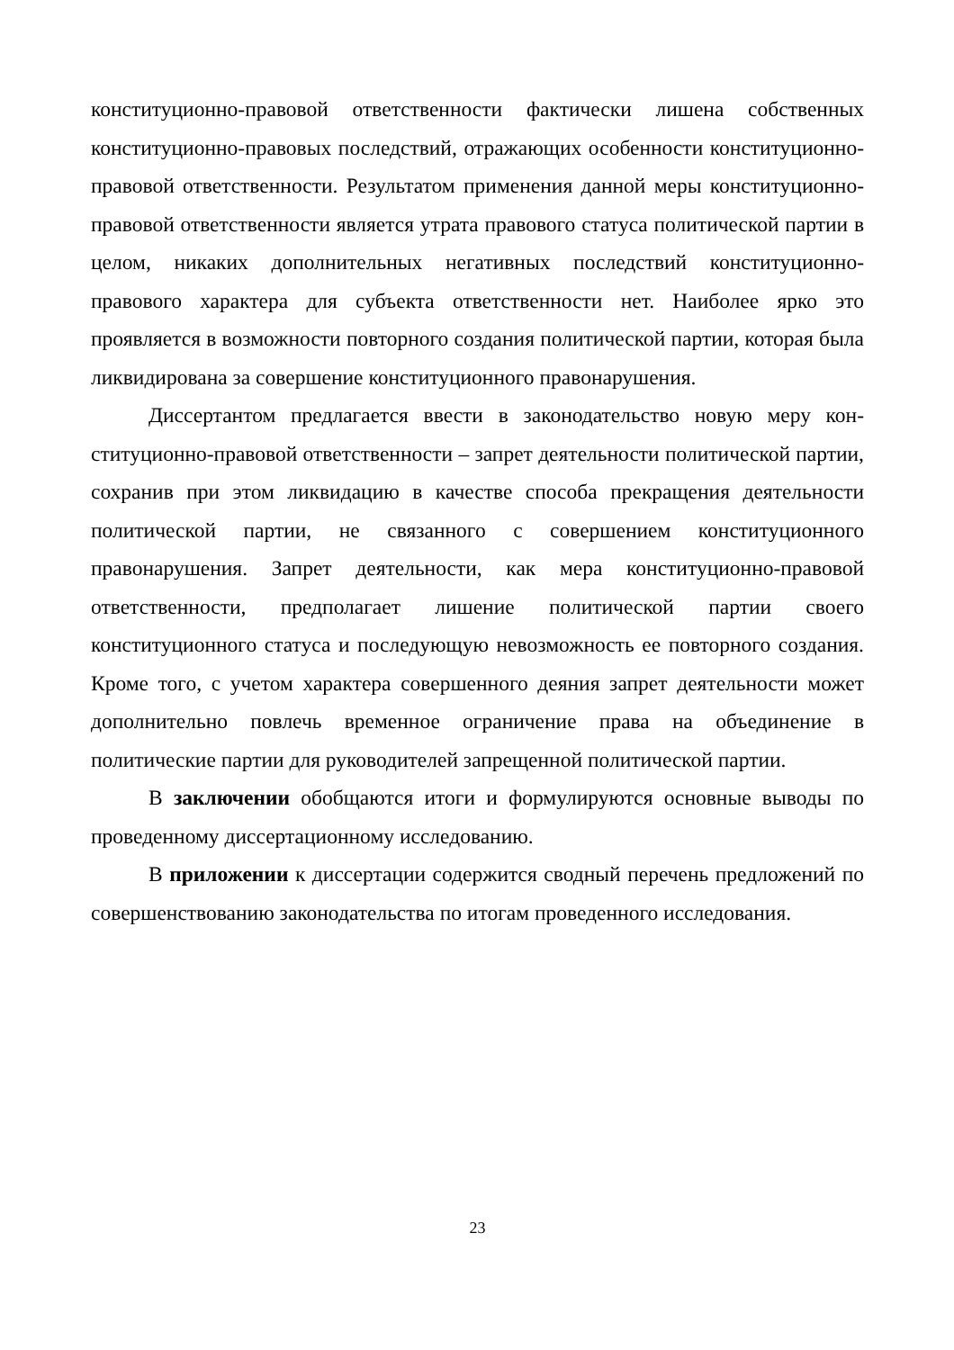конституционно-правовой ответственности фактически лишена собственных конституционно-правовых последствий, отражающих особенности конститу­ционно-правовой ответственности. Результатом применения данной меры кон­ституционно-правовой ответственности является утрата правового статуса по­литической партии в целом, никаких дополнительных негативных последствий конституционно-правового характера для субъекта ответственности нет. Наи­более ярко это проявляется в возможности повторного создания политической партии, которая была ликвидирована за совершение конституционного право­нарушения.
Диссертантом предлагается ввести в законодательство новую меру кон­ституционно-правовой ответственности – запрет деятельности политической партии, сохранив при этом ликвидацию в качестве способа прекращения дея­тельности политической партии, не связанного с совершением конституцион­ного правонарушения. Запрет деятельности, как мера конституционно-правовой ответственности, предполагает лишение политической партии своего конституционного статуса и последующую невозможность ее повторного соз­дания. Кроме того, с учетом характера совершенного деяния запрет деятельно­сти может дополнительно повлечь временное ограничение права на объедине­ние в политические партии для руководителей запрещенной политической пар­тии.
В заключении обобщаются итоги и формулируются основные выводы по проведенному диссертационному исследованию.
В приложении к диссертации содержится сводный перечень предложе­ний по совершенствованию законодательства по итогам проведенного исследо­вания.
23